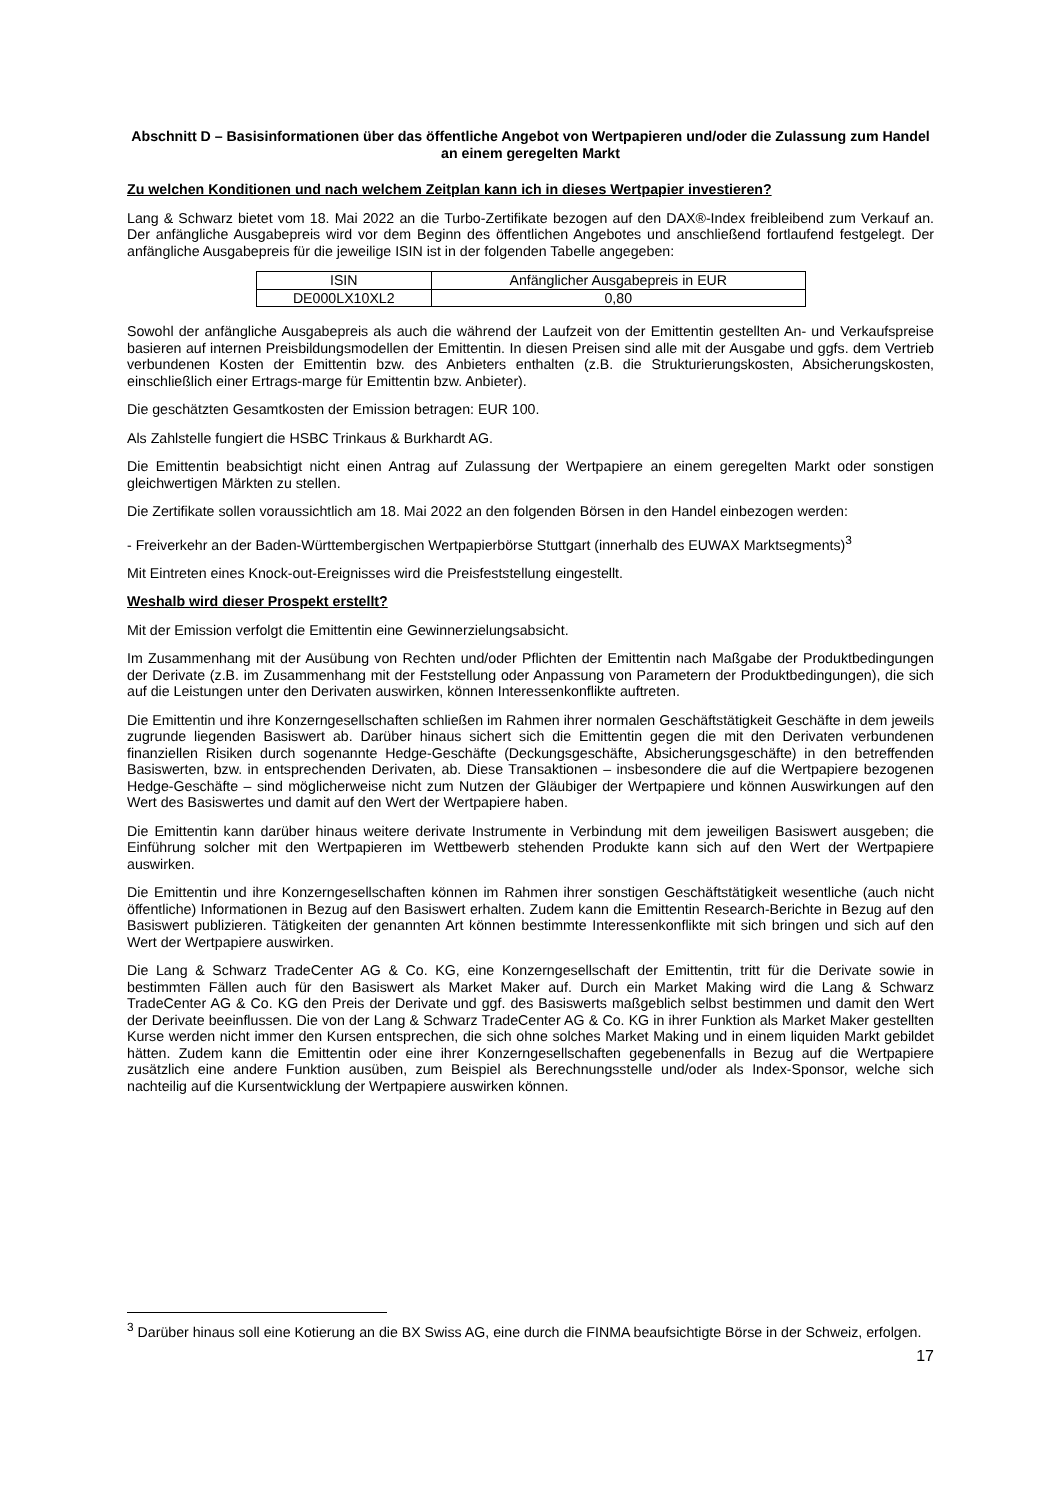Abschnitt D – Basisinformationen über das öffentliche Angebot von Wertpapieren und/oder die Zulassung zum Handel an einem geregelten Markt
Zu welchen Konditionen und nach welchem Zeitplan kann ich in dieses Wertpapier investieren?
Lang & Schwarz bietet vom 18. Mai 2022 an die Turbo-Zertifikate bezogen auf den DAX®-Index freibleibend zum Verkauf an. Der anfängliche Ausgabepreis wird vor dem Beginn des öffentlichen Angebotes und anschließend fortlaufend festgelegt. Der anfängliche Ausgabepreis für die jeweilige ISIN ist in der folgenden Tabelle angegeben:
| ISIN | Anfänglicher Ausgabepreis in EUR |
| --- | --- |
| DE000LX10XL2 | 0,80 |
Sowohl der anfängliche Ausgabepreis als auch die während der Laufzeit von der Emittentin gestellten An- und Verkaufspreise basieren auf internen Preisbildungsmodellen der Emittentin. In diesen Preisen sind alle mit der Ausgabe und ggfs. dem Vertrieb verbundenen Kosten der Emittentin bzw. des Anbieters enthalten (z.B. die Strukturierungskosten, Absicherungskosten, einschließlich einer Ertrags-marge für Emittentin bzw. Anbieter).
Die geschätzten Gesamtkosten der Emission betragen: EUR 100.
Als Zahlstelle fungiert die HSBC Trinkaus & Burkhardt AG.
Die Emittentin beabsichtigt nicht einen Antrag auf Zulassung der Wertpapiere an einem geregelten Markt oder sonstigen gleichwertigen Märkten zu stellen.
Die Zertifikate sollen voraussichtlich am 18. Mai 2022 an den folgenden Börsen in den Handel einbezogen werden:
- Freiverkehr an der Baden-Württembergischen Wertpapierbörse Stuttgart (innerhalb des EUWAX Marktsegments)<sup>3</sup>
Mit Eintreten eines Knock-out-Ereignisses wird die Preisfeststellung eingestellt.
Weshalb wird dieser Prospekt erstellt?
Mit der Emission verfolgt die Emittentin eine Gewinnerzielungsabsicht.
Im Zusammenhang mit der Ausübung von Rechten und/oder Pflichten der Emittentin nach Maßgabe der Produktbedingungen der Derivate (z.B. im Zusammenhang mit der Feststellung oder Anpassung von Parametern der Produktbedingungen), die sich auf die Leistungen unter den Derivaten auswirken, können Interessenkonflikte auftreten.
Die Emittentin und ihre Konzerngesellschaften schließen im Rahmen ihrer normalen Geschäftstätigkeit Geschäfte in dem jeweils zugrunde liegenden Basiswert ab. Darüber hinaus sichert sich die Emittentin gegen die mit den Derivaten verbundenen finanziellen Risiken durch sogenannte Hedge-Geschäfte (Deckungsgeschäfte, Absicherungsgeschäfte) in den betreffenden Basiswerten, bzw. in entsprechenden Derivaten, ab. Diese Transaktionen – insbesondere die auf die Wertpapiere bezogenen Hedge-Geschäfte – sind möglicherweise nicht zum Nutzen der Gläubiger der Wertpapiere und können Auswirkungen auf den Wert des Basiswertes und damit auf den Wert der Wertpapiere haben.
Die Emittentin kann darüber hinaus weitere derivate Instrumente in Verbindung mit dem jeweiligen Basiswert ausgeben; die Einführung solcher mit den Wertpapieren im Wettbewerb stehenden Produkte kann sich auf den Wert der Wertpapiere auswirken.
Die Emittentin und ihre Konzerngesellschaften können im Rahmen ihrer sonstigen Geschäftstätigkeit wesentliche (auch nicht öffentliche) Informationen in Bezug auf den Basiswert erhalten. Zudem kann die Emittentin Research-Berichte in Bezug auf den Basiswert publizieren. Tätigkeiten der genannten Art können bestimmte Interessenkonflikte mit sich bringen und sich auf den Wert der Wertpapiere auswirken.
Die Lang & Schwarz TradeCenter AG & Co. KG, eine Konzerngesellschaft der Emittentin, tritt für die Derivate sowie in bestimmten Fällen auch für den Basiswert als Market Maker auf. Durch ein Market Making wird die Lang & Schwarz TradeCenter AG & Co. KG den Preis der Derivate und ggf. des Basiswerts maßgeblich selbst bestimmen und damit den Wert der Derivate beeinflussen. Die von der Lang & Schwarz TradeCenter AG & Co. KG in ihrer Funktion als Market Maker gestellten Kurse werden nicht immer den Kursen entsprechen, die sich ohne solches Market Making und in einem liquiden Markt gebildet hätten. Zudem kann die Emittentin oder eine ihrer Konzerngesellschaften gegebenenfalls in Bezug auf die Wertpapiere zusätzlich eine andere Funktion ausüben, zum Beispiel als Berechnungsstelle und/oder als Index-Sponsor, welche sich nachteilig auf die Kursentwicklung der Wertpapiere auswirken können.
<sup>3</sup> Darüber hinaus soll eine Kotierung an die BX Swiss AG, eine durch die FINMA beaufsichtigte Börse in der Schweiz, erfolgen.
17